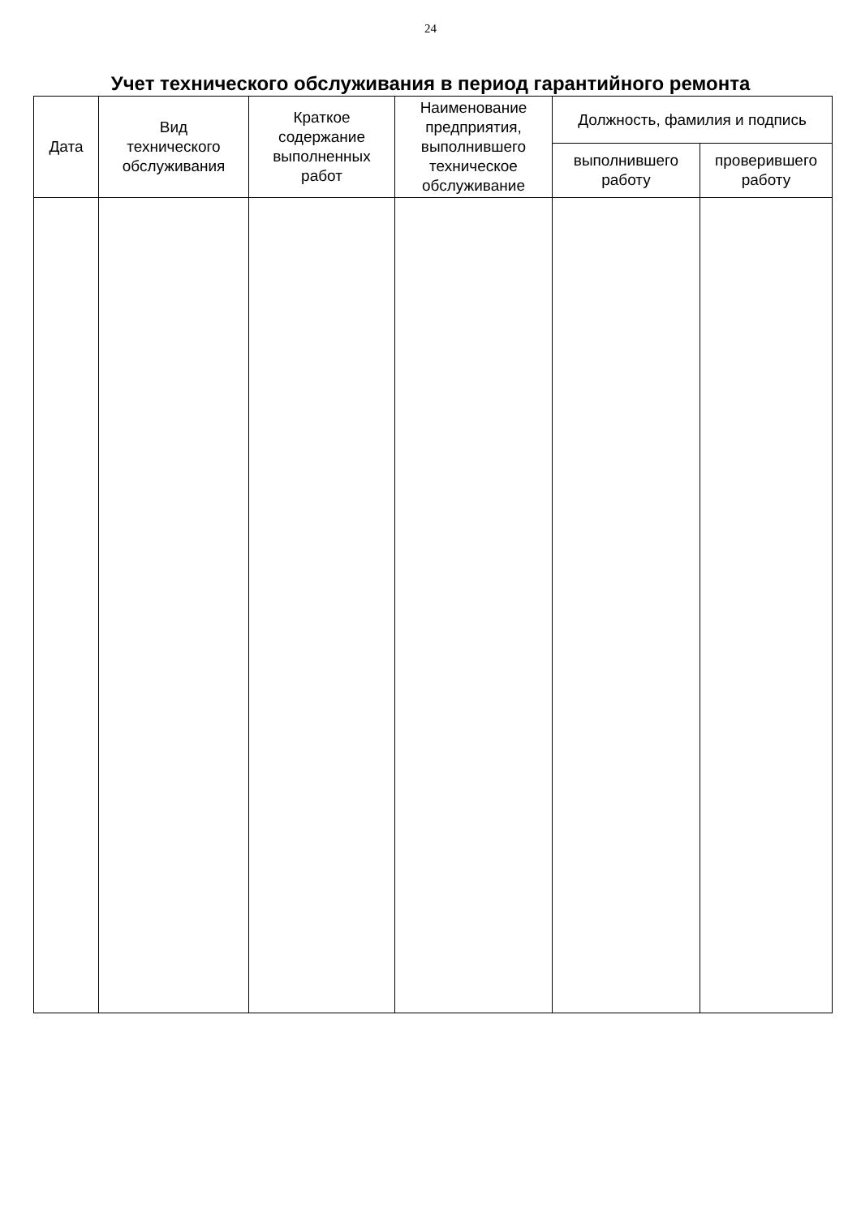24
Учет технического обслуживания в период гарантийного ремонта
| Дата | Вид технического обслуживания | Краткое содержание выполненных работ | Наименование предприятия, выполнившего техническое обслуживание | Должность, фамилия и подпись | |
| --- | --- | --- | --- | --- | --- |
| | | | | выполнившего работу | проверившего работу |